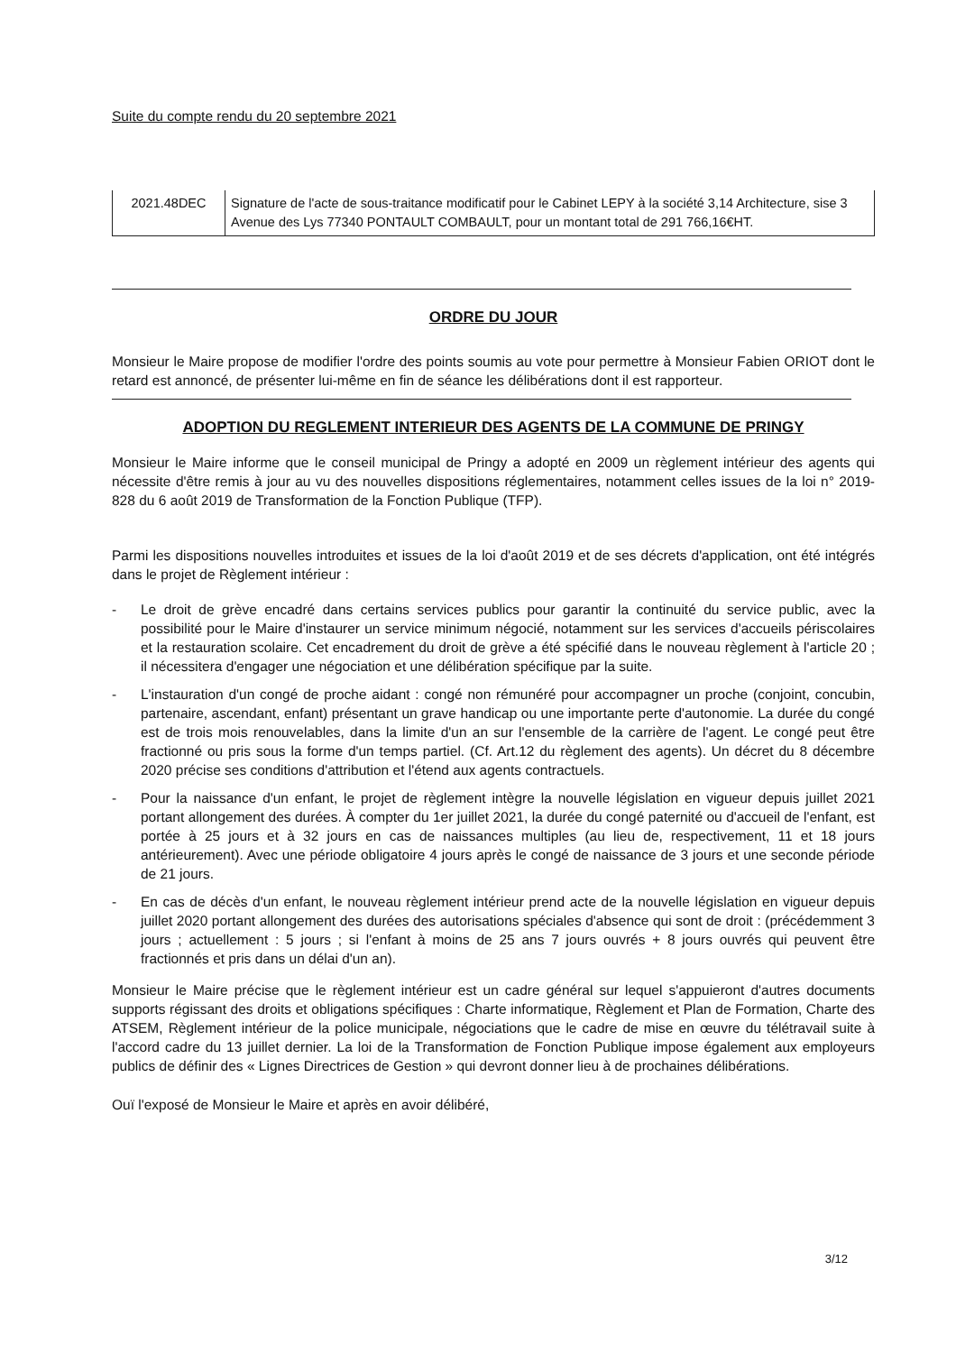Suite du compte rendu du 20 septembre 2021
| 2021.48DEC | Signature de l'acte de sous-traitance modificatif pour le Cabinet LEPY à la société 3,14 Architecture, sise 3 Avenue des Lys 77340 PONTAULT COMBAULT, pour un montant total de 291 766,16€HT. |
ORDRE DU JOUR
Monsieur le Maire propose de modifier l'ordre des points soumis au vote pour permettre à Monsieur Fabien ORIOT dont le retard est annoncé, de présenter lui-même en fin de séance les délibérations dont il est rapporteur.
ADOPTION DU REGLEMENT INTERIEUR DES AGENTS DE LA COMMUNE DE PRINGY
Monsieur le Maire informe que le conseil municipal de Pringy a adopté en 2009 un règlement intérieur des agents qui nécessite d'être remis à jour au vu des nouvelles dispositions réglementaires, notamment celles issues de la loi n° 2019-828 du 6 août 2019 de Transformation de la Fonction Publique (TFP).
Parmi les dispositions nouvelles introduites et issues de la loi d'août 2019 et de ses décrets d'application, ont été intégrés dans le projet de Règlement intérieur :
- Le droit de grève encadré dans certains services publics pour garantir la continuité du service public, avec la possibilité pour le Maire d'instaurer un service minimum négocié, notamment sur les services d'accueils périscolaires et la restauration scolaire. Cet encadrement du droit de grève a été spécifié dans le nouveau règlement à l'article 20 ; il nécessitera d'engager une négociation et une délibération spécifique par la suite.
- L'instauration d'un congé de proche aidant : congé non rémunéré pour accompagner un proche (conjoint, concubin, partenaire, ascendant, enfant) présentant un grave handicap ou une importante perte d'autonomie. La durée du congé est de trois mois renouvelables, dans la limite d'un an sur l'ensemble de la carrière de l'agent. Le congé peut être fractionné ou pris sous la forme d'un temps partiel. (Cf. Art.12 du règlement des agents). Un décret du 8 décembre 2020 précise ses conditions d'attribution et l'étend aux agents contractuels.
- Pour la naissance d'un enfant, le projet de règlement intègre la nouvelle législation en vigueur depuis juillet 2021 portant allongement des durées. À compter du 1er juillet 2021, la durée du congé paternité ou d'accueil de l'enfant, est portée à 25 jours et à 32 jours en cas de naissances multiples (au lieu de, respectivement, 11 et 18 jours antérieurement). Avec une période obligatoire 4 jours après le congé de naissance de 3 jours et une seconde période de 21 jours.
- En cas de décès d'un enfant, le nouveau règlement intérieur prend acte de la nouvelle législation en vigueur depuis juillet 2020 portant allongement des durées des autorisations spéciales d'absence qui sont de droit : (précédemment 3 jours ; actuellement : 5 jours ; si l'enfant à moins de 25 ans 7 jours ouvrés + 8 jours ouvrés qui peuvent être fractionnés et pris dans un délai d'un an).
Monsieur le Maire précise que le règlement intérieur est un cadre général sur lequel s'appuieront d'autres documents supports régissant des droits et obligations spécifiques : Charte informatique, Règlement et Plan de Formation, Charte des ATSEM, Règlement intérieur de la police municipale, négociations que le cadre de mise en œuvre du télétravail suite à l'accord cadre du 13 juillet dernier. La loi de la Transformation de Fonction Publique impose également aux employeurs publics de définir des « Lignes Directrices de Gestion » qui devront donner lieu à de prochaines délibérations.
Ouï l'exposé de Monsieur le Maire et après en avoir délibéré,
3/12